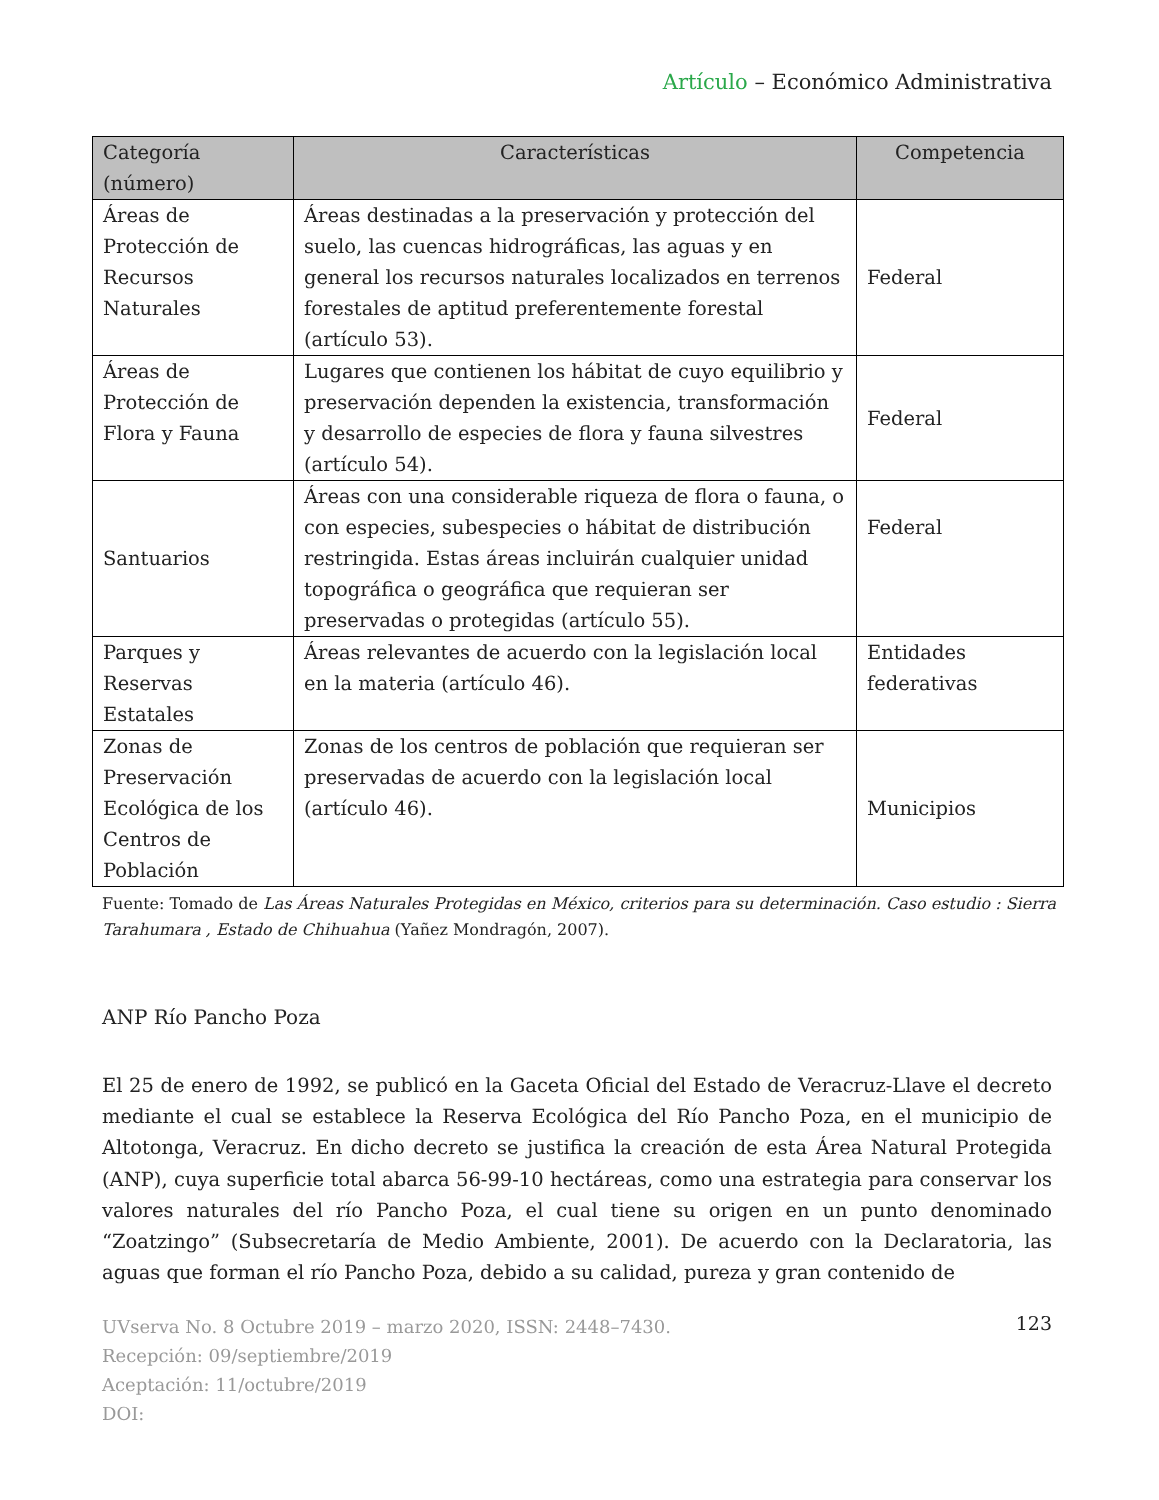Artículo – Económico Administrativa
| Categoría (número) | Características | Competencia |
| --- | --- | --- |
| Áreas de Protección de Recursos Naturales | Áreas destinadas a la preservación y protección del suelo, las cuencas hidrográficas, las aguas y en general los recursos naturales localizados en terrenos forestales de aptitud preferentemente forestal (artículo 53). | Federal |
| Áreas de Protección de Flora y Fauna | Lugares que contienen los hábitat de cuyo equilibrio y preservación dependen la existencia, transformación y desarrollo de especies de flora y fauna silvestres (artículo 54). | Federal |
| Santuarios | Áreas con una considerable riqueza de flora o fauna, o con especies, subespecies o hábitat de distribución restringida. Estas áreas incluirán cualquier unidad topográfica o geográfica que requieran ser preservadas o protegidas (artículo 55). | Federal |
| Parques y Reservas Estatales | Áreas relevantes de acuerdo con la legislación local en la materia (artículo 46). | Entidades federativas |
| Zonas de Preservación Ecológica de los Centros de Población | Zonas de los centros de población que requieran ser preservadas de acuerdo con la legislación local (artículo 46). | Municipios |
Fuente: Tomado de Las Áreas Naturales Protegidas en México, criterios para su determinación. Caso estudio : Sierra Tarahumara , Estado de Chihuahua (Yañez Mondragón, 2007).
ANP Río Pancho Poza
El 25 de enero de 1992, se publicó en la Gaceta Oficial del Estado de Veracruz-Llave el decreto mediante el cual se establece la Reserva Ecológica del Río Pancho Poza, en el municipio de Altotonga, Veracruz. En dicho decreto se justifica la creación de esta Área Natural Protegida (ANP), cuya superficie total abarca 56-99-10 hectáreas, como una estrategia para conservar los valores naturales del río Pancho Poza, el cual tiene su origen en un punto denominado “Zoatzingo” (Subsecretaría de Medio Ambiente, 2001). De acuerdo con la Declaratoria, las aguas que forman el río Pancho Poza, debido a su calidad, pureza y gran contenido de
UVserva No. 8 Octubre 2019 – marzo 2020, ISSN: 2448–7430.
Recepción: 09/septiembre/2019
Aceptación: 11/octubre/2019
DOI:
123